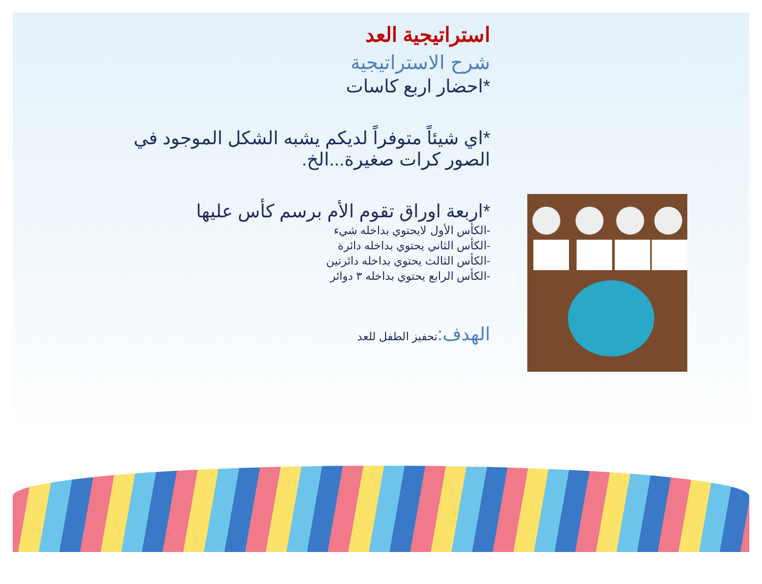استراتيجية العد
شرح الاستراتيجية
*احضار اربع كاسات
*اي شيئاً متوفراً لديكم يشبه الشكل الموجود في الصور كرات صغيرة...الخ.
*اربعة اوراق تقوم الأم برسم كأس عليها
-الكأس الأول لايحتوي بداخله شيء
-الكأس الثاني يحتوي بداخله دائرة
-الكأس الثالث يحتوي بداخله دائرتين
-الكأس الرابع يحتوي بداخله ٣ دوائر
الهدف: تحفيز الطفل للعد